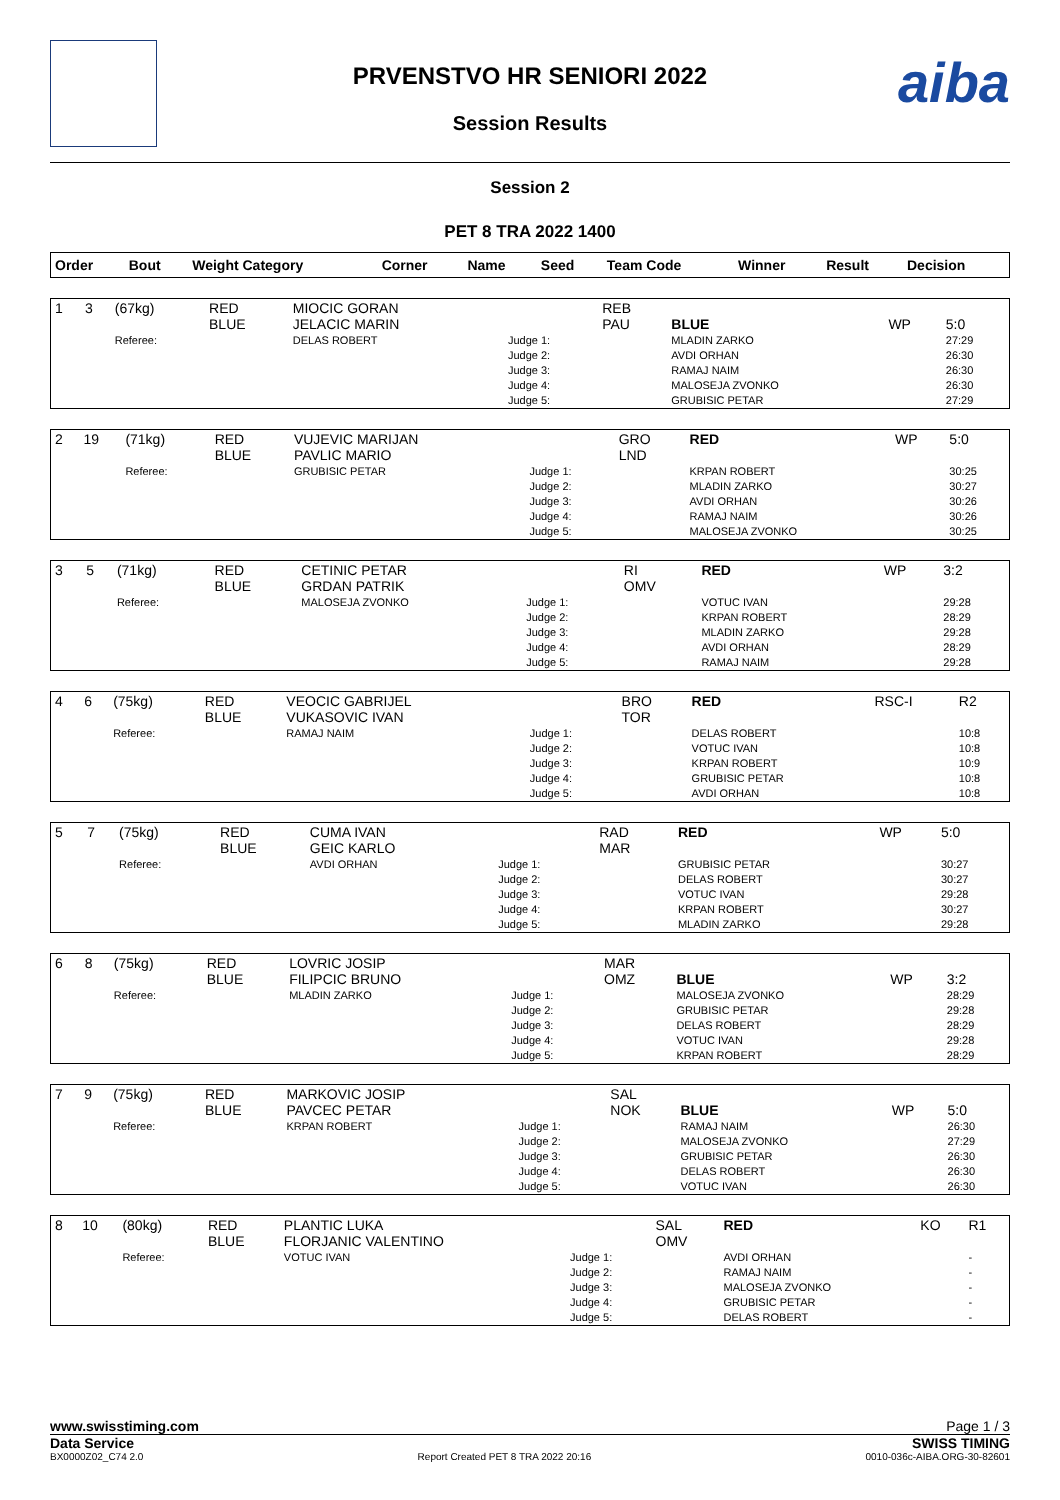aiba
PRVENSTVO HR SENIORI 2022
Session Results
Session 2
PET 8 TRA 2022 1400
| Order | Bout | Weight Category | Corner | Name | Seed | Team Code | Winner | Result | Decision |
| --- | --- | --- | --- | --- | --- | --- | --- | --- | --- |
| 1 | 3 | (67kg) | RED BLUE | MIOCIC GORAN JELACIC MARIN | | REB PAU | BLUE | WP | 5:0 |
| | | Referee: | | DELAS ROBERT | Judge 1: Judge 2: Judge 3: Judge 4: Judge 5: | | MLADIN ZARKO AVDI ORHAN RAMAJ NAIM MALOSEJA ZVONKO GRUBISIC PETAR | | 27:29 26:30 26:30 26:30 27:29 |
| 2 | 19 | (71kg) | RED BLUE | VUJEVIC MARIJAN PAVLIC MARIO | | GRO LND | RED | WP | 5:0 |
| | | Referee: | | GRUBISIC PETAR | Judge 1: Judge 2: Judge 3: Judge 4: Judge 5: | | KRPAN ROBERT MLADIN ZARKO AVDI ORHAN RAMAJ NAIM MALOSEJA ZVONKO | | 30:25 30:27 30:26 30:26 30:25 |
| 3 | 5 | (71kg) | RED BLUE | CETINIC PETAR GRDAN PATRIK | | RI OMV | RED | WP | 3:2 |
| | | Referee: | | MALOSEJA ZVONKO | Judge 1: Judge 2: Judge 3: Judge 4: Judge 5: | | VOTUC IVAN KRPAN ROBERT MLADIN ZARKO AVDI ORHAN RAMAJ NAIM | | 29:28 28:29 29:28 28:29 29:28 |
| 4 | 6 | (75kg) | RED BLUE | VEOCIC GABRIJEL VUKASOVIC IVAN | | BRO TOR | RED | RSC-I | R2 |
| | | Referee: | | RAMAJ NAIM | Judge 1: Judge 2: Judge 3: Judge 4: Judge 5: | | DELAS ROBERT VOTUC IVAN KRPAN ROBERT GRUBISIC PETAR AVDI ORHAN | | 10:8 10:8 10:9 10:8 10:8 |
| 5 | 7 | (75kg) | RED BLUE | CUMA IVAN GEIC KARLO | | RAD MAR | RED | WP | 5:0 |
| | | Referee: | | AVDI ORHAN | Judge 1: Judge 2: Judge 3: Judge 4: Judge 5: | | GRUBISIC PETAR DELAS ROBERT VOTUC IVAN KRPAN ROBERT MLADIN ZARKO | | 30:27 30:27 29:28 30:27 29:28 |
| 6 | 8 | (75kg) | RED BLUE | LOVRIC JOSIP FILIPCIC BRUNO | | MAR OMZ | BLUE | WP | 3:2 |
| | | Referee: | | MLADIN ZARKO | Judge 1: Judge 2: Judge 3: Judge 4: Judge 5: | | MALOSEJA ZVONKO GRUBISIC PETAR DELAS ROBERT VOTUC IVAN KRPAN ROBERT | | 28:29 29:28 28:29 29:28 28:29 |
| 7 | 9 | (75kg) | RED BLUE | MARKOVIC JOSIP PAVCEC PETAR | | SAL NOK | BLUE | WP | 5:0 |
| | | Referee: | | KRPAN ROBERT | Judge 1: Judge 2: Judge 3: Judge 4: Judge 5: | | RAMAJ NAIM MALOSEJA ZVONKO GRUBISIC PETAR DELAS ROBERT VOTUC IVAN | | 26:30 27:29 26:30 26:30 26:30 |
| 8 | 10 | (80kg) | RED BLUE | PLANTIC LUKA FLORJANIC VALENTINO | | SAL OMV | RED | KO | R1 |
| | | Referee: | | VOTUC IVAN | Judge 1: Judge 2: Judge 3: Judge 4: Judge 5: | | AVDI ORHAN RAMAJ NAIM MALOSEJA ZVONKO GRUBISIC PETAR DELAS ROBERT | | - - - - - |
www.swisstiming.com Page 1 / 3
Data Service SWISS TIMING
BX0000Z02_C74 2.0 Report Created PET 8 TRA 2022 20:16 0010-036c-AIBA.ORG-30-82601